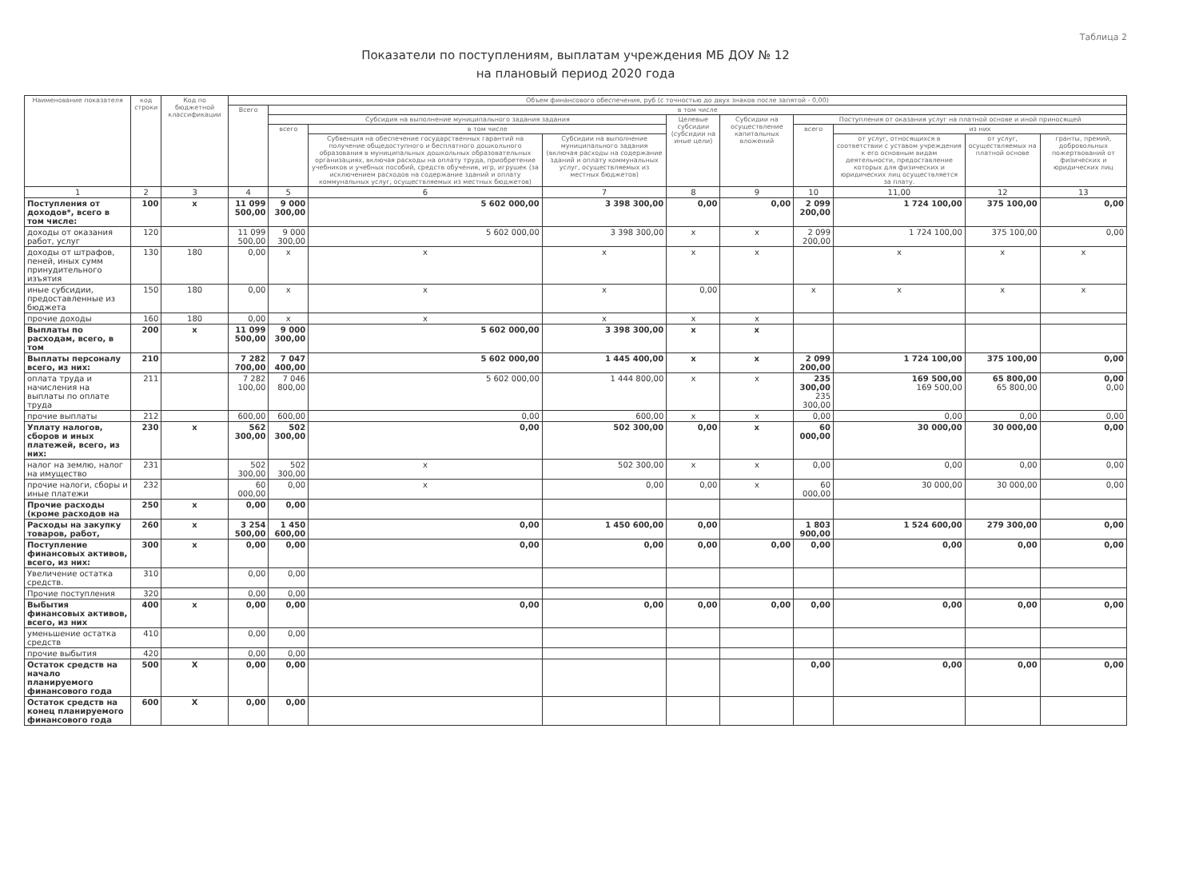Таблица 2
Показатели по поступлениям, выплатам учреждения МБ ДОУ № 12
на плановый период 2020 года
| Наименование показателя | код строки | Код по бюджетной классификации | Объем финансового обеспечения, руб (с точностью до двух знаков после запятой - 0,00) | | | | | | | | | |
| --- | --- | --- | --- | --- | --- | --- | --- | --- | --- | --- | --- | --- |
| | | | Всего | в том числе | | | | | | | | |
| | | | | Субсидия на выполнение муниципального задания задания | | | Целевые субсидии (субсидии на иные цели) | Субсидии на осуществление капитальных вложений | Поступления от оказания услуг на платной основе и иной приносящей | | | |
| | | | | всего | в том числе | | | | всего | из них | | |
| | | | | | Субвенция на обеспечение государственных гарантий на получение общедоступного и бесплатного дошкольного образования в муниципальных дошкольных образовательных организациях, включая расходы на оплату труда, приобретение учебников и учебных пособий, средств обучения, игр, игрушек (за исключением расходов на содержание зданий и оплату коммунальных услуг, осуществляемых из местных бюджетов) | Субсидии на выполнение муниципального задания (включая расходы на содержание зданий и оплату коммунальных услуг, осуществляемых из местных бюджетов) | | | | от услуг, относящихся в соответствии с уставом учреждения к его основным видам деятельности, предоставление которых для физических и юридических лиц осуществляется за плату. | от услуг, осуществляемых на платной основе | гранты, премий, добровольных пожертвований от физических и юридических лиц |
| 1 | 2 | 3 | 4 | 5 | 6 | 7 | 8 | 9 | 10 | 11,00 | 12 | 13 |
| Поступления от доходов*, всего в том числе: | 100 | х | 11 099 500,00 | 9 000 300,00 | 5 602 000,00 | 3 398 300,00 | 0,00 | 0,00 | 2 099 200,00 | 1 724 100,00 | 375 100,00 | 0,00 |
| доходы от оказания работ, услуг | 120 | | 11 099 500,00 | 9 000 300,00 | 5 602 000,00 | 3 398 300,00 | х | х | 2 099 200,00 | 1 724 100,00 | 375 100,00 | 0,00 |
| доходы от штрафов, пеней, иных сумм принудительного изъятия | 130 | 180 | 0,00 | х | х | х | х | х | | х | х | х |
| иные субсидии, предоставленные из бюджета | 150 | 180 | 0,00 | х | х | х | 0,00 | | х | х | х | х |
| прочие доходы | 160 | 180 | 0,00 | х | х | х | х | х | | | | |
| Выплаты по расходам, всего, в том | 200 | х | 11 099 500,00 | 9 000 300,00 | 5 602 000,00 | 3 398 300,00 | х | х | | | | |
| Выплаты персоналу всего, из них: | 210 | | 7 282 700,00 | 7 047 400,00 | 5 602 000,00 | 1 445 400,00 | х | х | 2 099 200,00 | 1 724 100,00 | 375 100,00 | 0,00 |
| оплата труда и начисления на выплаты по оплате труда | 211 | | 7 282 100,00 | 7 046 800,00 | 5 602 000,00 | 1 444 800,00 | х | х | 235 300,00 235 300,00 | 169 500,00 169 500,00 | 65 800,00 65 800,00 | 0,00 0,00 |
| прочие выплаты | 212 | | 600,00 | 600,00 | 0,00 | 600,00 | х | х | 0,00 | 0,00 | 0,00 | 0,00 |
| Уплату налогов, сборов и иных платежей, всего, из них: | 230 | х | 562 300,00 | 502 300,00 | 0,00 | 502 300,00 | 0,00 | х | 60 000,00 | 30 000,00 | 30 000,00 | 0,00 |
| налог на землю, налог на имущество | 231 | | 502 300,00 | 502 300,00 | х | 502 300,00 | х | х | 0,00 | 0,00 | 0,00 | 0,00 |
| прочие налоги, сборы и иные платежи | 232 | | 60 000,00 | 0,00 | х | 0,00 | 0,00 | х | 60 000,00 | 30 000,00 | 30 000,00 | 0,00 |
| Прочие расходы (кроме расходов на | 250 | х | 0,00 | 0,00 | | | | | | | | |
| Расходы на закупку товаров, работ, | 260 | х | 3 254 500,00 | 1 450 600,00 | 0,00 | 1 450 600,00 | 0,00 | | 1 803 900,00 | 1 524 600,00 | 279 300,00 | 0,00 |
| Поступление финансовых активов, всего, из них: | 300 | х | 0,00 | 0,00 | 0,00 | 0,00 | 0,00 | 0,00 | 0,00 | 0,00 | 0,00 | 0,00 |
| Увеличение остатка средств. | 310 | | 0,00 | 0,00 | | | | | | | | |
| Прочие поступления | 320 | | 0,00 | 0,00 | | | | | | | | |
| Выбытия финансовых активов, всего, из них | 400 | х | 0,00 | 0,00 | 0,00 | 0,00 | 0,00 | 0,00 | 0,00 | 0,00 | 0,00 | 0,00 |
| уменьшение остатка средств | 410 | | 0,00 | 0,00 | | | | | | | | |
| прочие выбытия | 420 | | 0,00 | 0,00 | | | | | | | | |
| Остаток средств на начало планируемого финансового года | 500 | Х | 0,00 | 0,00 | | | | | 0,00 | 0,00 | 0,00 | 0,00 |
| Остаток средств на конец планируемого финансового года | 600 | Х | 0,00 | 0,00 | | | | | | | | |